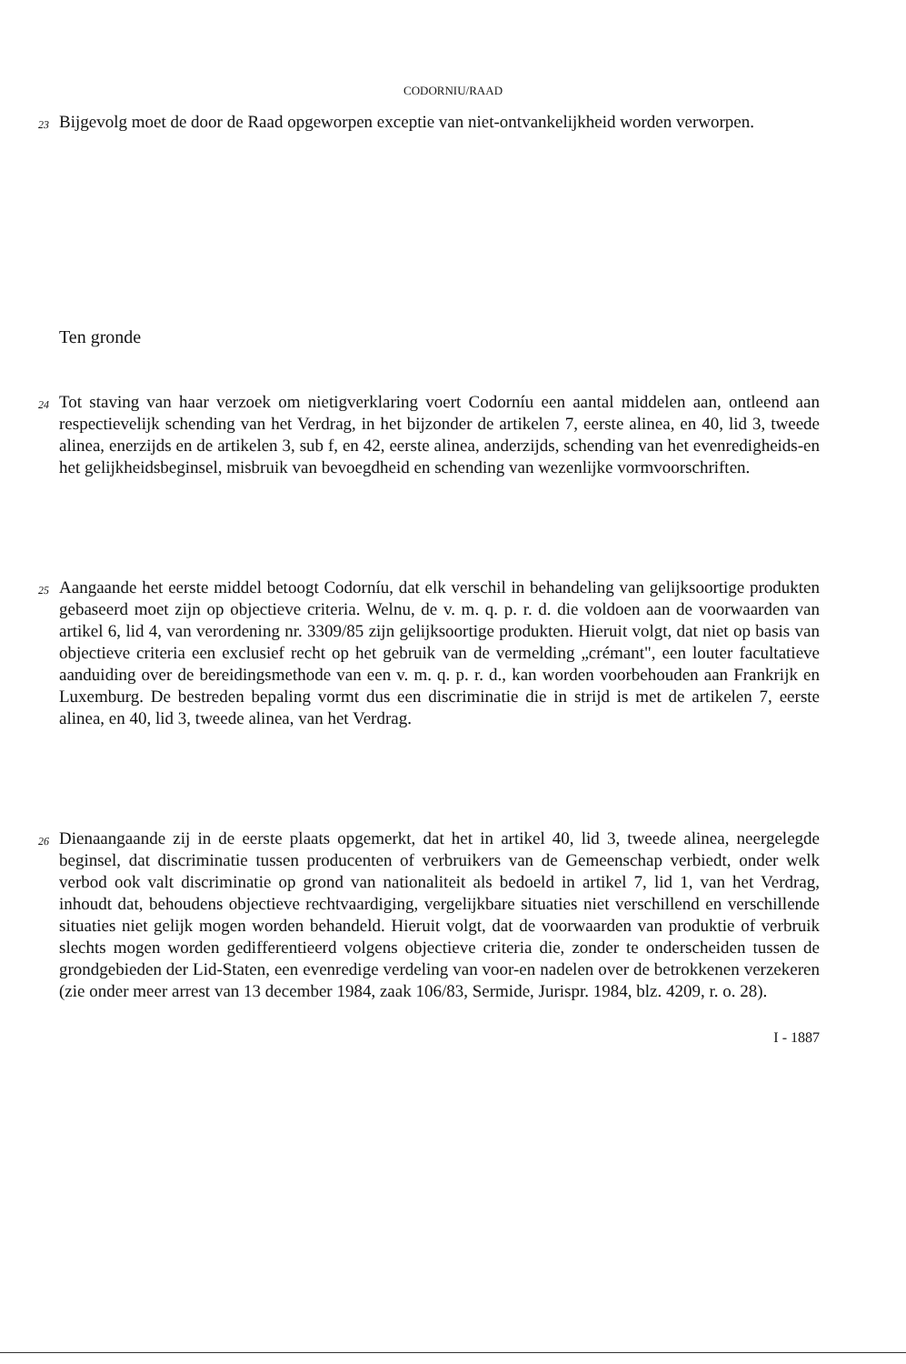CODORNIU/RAAD
23
Bijgevolg moet de door de Raad opgeworpen exceptie van niet-ontvankelijkheid worden verworpen.
Ten gronde
24
Tot staving van haar verzoek om nietigverklaring voert Codorníu een aantal middelen aan, ontleend aan respectievelijk schending van het Verdrag, in het bijzonder de artikelen 7, eerste alinea, en 40, lid 3, tweede alinea, enerzijds en de artikelen 3, sub f, en 42, eerste alinea, anderzijds, schending van het evenredigheids-en het gelijkheidsbeginsel, misbruik van bevoegdheid en schending van wezenlijke vormvoorschriften.
25
Aangaande het eerste middel betoogt Codorníu, dat elk verschil in behandeling van gelijksoortige produkten gebaseerd moet zijn op objectieve criteria. Welnu, de v. m. q. p. r. d. die voldoen aan de voorwaarden van artikel 6, lid 4, van verordening nr. 3309/85 zijn gelijksoortige produkten. Hieruit volgt, dat niet op basis van objectieve criteria een exclusief recht op het gebruik van de vermelding „crémant", een louter facultatieve aanduiding over de bereidingsmethode van een v. m. q. p. r. d., kan worden voorbehouden aan Frankrijk en Luxemburg. De bestreden bepaling vormt dus een discriminatie die in strijd is met de artikelen 7, eerste alinea, en 40, lid 3, tweede alinea, van het Verdrag.
26
Dienaangaande zij in de eerste plaats opgemerkt, dat het in artikel 40, lid 3, tweede alinea, neergelegde beginsel, dat discriminatie tussen producenten of verbruikers van de Gemeenschap verbiedt, onder welk verbod ook valt discriminatie op grond van nationaliteit als bedoeld in artikel 7, lid 1, van het Verdrag, inhoudt dat, behoudens objectieve rechtvaardiging, vergelijkbare situaties niet verschillend en verschillende situaties niet gelijk mogen worden behandeld. Hieruit volgt, dat de voorwaarden van produktie of verbruik slechts mogen worden gedifferentieerd volgens objectieve criteria die, zonder te onderscheiden tussen de grondgebieden der Lid-Staten, een evenredige verdeling van voor-en nadelen over de betrokkenen verzekeren (zie onder meer arrest van 13 december 1984, zaak 106/83, Sermide, Jurispr. 1984, blz. 4209, r. o. 28).
I - 1887